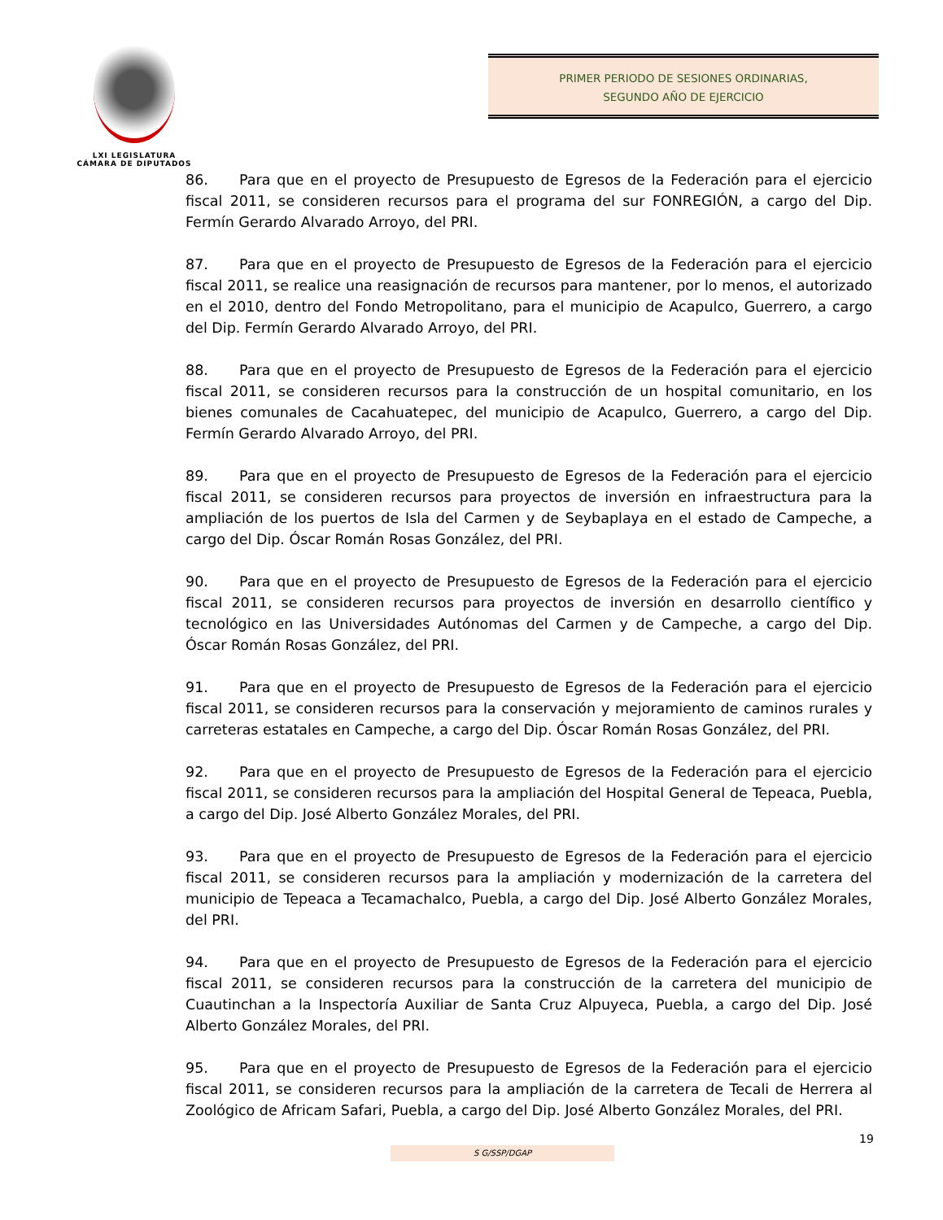LXI LEGISLATURA
CÁMARA DE DIPUTADOS
PRIMER PERIODO DE SESIONES ORDINARIAS,
SEGUNDO AÑO DE EJERCICIO
86. Para que en el proyecto de Presupuesto de Egresos de la Federación para el ejercicio fiscal 2011, se consideren recursos para el programa del sur FONREGIÓN, a cargo del Dip. Fermín Gerardo Alvarado Arroyo, del PRI.
87. Para que en el proyecto de Presupuesto de Egresos de la Federación para el ejercicio fiscal 2011, se realice una reasignación de recursos para mantener, por lo menos, el autorizado en el 2010, dentro del Fondo Metropolitano, para el municipio de Acapulco, Guerrero, a cargo del Dip. Fermín Gerardo Alvarado Arroyo, del PRI.
88. Para que en el proyecto de Presupuesto de Egresos de la Federación para el ejercicio fiscal 2011, se consideren recursos para la construcción de un hospital comunitario, en los bienes comunales de Cacahuatepec, del municipio de Acapulco, Guerrero, a cargo del Dip. Fermín Gerardo Alvarado Arroyo, del PRI.
89. Para que en el proyecto de Presupuesto de Egresos de la Federación para el ejercicio fiscal 2011, se consideren recursos para proyectos de inversión en infraestructura para la ampliación de los puertos de Isla del Carmen y de Seybaplaya en el estado de Campeche, a cargo del Dip. Óscar Román Rosas González, del PRI.
90. Para que en el proyecto de Presupuesto de Egresos de la Federación para el ejercicio fiscal 2011, se consideren recursos para proyectos de inversión en desarrollo científico y tecnológico en las Universidades Autónomas del Carmen y de Campeche, a cargo del Dip. Óscar Román Rosas González, del PRI.
91. Para que en el proyecto de Presupuesto de Egresos de la Federación para el ejercicio fiscal 2011, se consideren recursos para la conservación y mejoramiento de caminos rurales y carreteras estatales en Campeche, a cargo del Dip. Óscar Román Rosas González, del PRI.
92. Para que en el proyecto de Presupuesto de Egresos de la Federación para el ejercicio fiscal 2011, se consideren recursos para la ampliación del Hospital General de Tepeaca, Puebla, a cargo del Dip. José Alberto González Morales, del PRI.
93. Para que en el proyecto de Presupuesto de Egresos de la Federación para el ejercicio fiscal 2011, se consideren recursos para la ampliación y modernización de la carretera del municipio de Tepeaca a Tecamachalco, Puebla, a cargo del Dip. José Alberto González Morales, del PRI.
94. Para que en el proyecto de Presupuesto de Egresos de la Federación para el ejercicio fiscal 2011, se consideren recursos para la construcción de la carretera del municipio de Cuautinchan a la Inspectoría Auxiliar de Santa Cruz Alpuyeca, Puebla, a cargo del Dip. José Alberto González Morales, del PRI.
95. Para que en el proyecto de Presupuesto de Egresos de la Federación para el ejercicio fiscal 2011, se consideren recursos para la ampliación de la carretera de Tecali de Herrera al Zoológico de Africam Safari, Puebla, a cargo del Dip. José Alberto González Morales, del PRI.
19
S G/SSP/DGAP